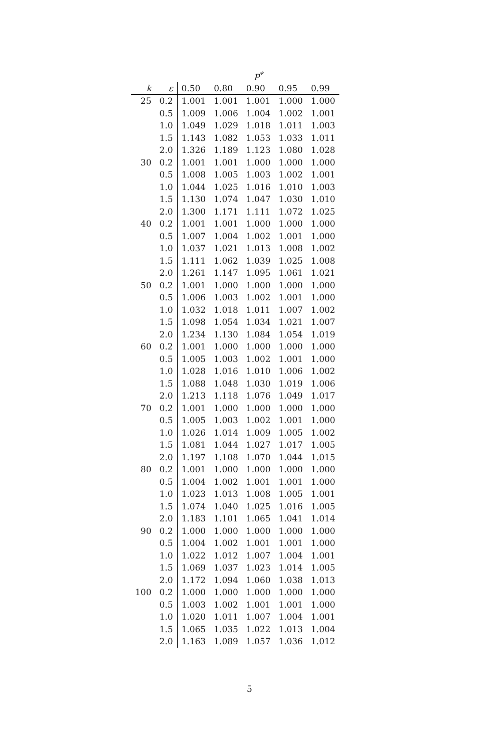| | | P<sup>*</sup> | | | | |
| --- | --- | --- | --- | --- | --- | --- |
| k | ε | 0.50 | 0.80 | 0.90 | 0.95 | 0.99 |
| 25 | 0.2 | 1.001 | 1.001 | 1.001 | 1.000 | 1.000 |
| | 0.5 | 1.009 | 1.006 | 1.004 | 1.002 | 1.001 |
| | 1.0 | 1.049 | 1.029 | 1.018 | 1.011 | 1.003 |
| | 1.5 | 1.143 | 1.082 | 1.053 | 1.033 | 1.011 |
| | 2.0 | 1.326 | 1.189 | 1.123 | 1.080 | 1.028 |
| 30 | 0.2 | 1.001 | 1.001 | 1.000 | 1.000 | 1.000 |
| | 0.5 | 1.008 | 1.005 | 1.003 | 1.002 | 1.001 |
| | 1.0 | 1.044 | 1.025 | 1.016 | 1.010 | 1.003 |
| | 1.5 | 1.130 | 1.074 | 1.047 | 1.030 | 1.010 |
| | 2.0 | 1.300 | 1.171 | 1.111 | 1.072 | 1.025 |
| 40 | 0.2 | 1.001 | 1.001 | 1.000 | 1.000 | 1.000 |
| | 0.5 | 1.007 | 1.004 | 1.002 | 1.001 | 1.000 |
| | 1.0 | 1.037 | 1.021 | 1.013 | 1.008 | 1.002 |
| | 1.5 | 1.111 | 1.062 | 1.039 | 1.025 | 1.008 |
| | 2.0 | 1.261 | 1.147 | 1.095 | 1.061 | 1.021 |
| 50 | 0.2 | 1.001 | 1.000 | 1.000 | 1.000 | 1.000 |
| | 0.5 | 1.006 | 1.003 | 1.002 | 1.001 | 1.000 |
| | 1.0 | 1.032 | 1.018 | 1.011 | 1.007 | 1.002 |
| | 1.5 | 1.098 | 1.054 | 1.034 | 1.021 | 1.007 |
| | 2.0 | 1.234 | 1.130 | 1.084 | 1.054 | 1.019 |
| 60 | 0.2 | 1.001 | 1.000 | 1.000 | 1.000 | 1.000 |
| | 0.5 | 1.005 | 1.003 | 1.002 | 1.001 | 1.000 |
| | 1.0 | 1.028 | 1.016 | 1.010 | 1.006 | 1.002 |
| | 1.5 | 1.088 | 1.048 | 1.030 | 1.019 | 1.006 |
| | 2.0 | 1.213 | 1.118 | 1.076 | 1.049 | 1.017 |
| 70 | 0.2 | 1.001 | 1.000 | 1.000 | 1.000 | 1.000 |
| | 0.5 | 1.005 | 1.003 | 1.002 | 1.001 | 1.000 |
| | 1.0 | 1.026 | 1.014 | 1.009 | 1.005 | 1.002 |
| | 1.5 | 1.081 | 1.044 | 1.027 | 1.017 | 1.005 |
| | 2.0 | 1.197 | 1.108 | 1.070 | 1.044 | 1.015 |
| 80 | 0.2 | 1.001 | 1.000 | 1.000 | 1.000 | 1.000 |
| | 0.5 | 1.004 | 1.002 | 1.001 | 1.001 | 1.000 |
| | 1.0 | 1.023 | 1.013 | 1.008 | 1.005 | 1.001 |
| | 1.5 | 1.074 | 1.040 | 1.025 | 1.016 | 1.005 |
| | 2.0 | 1.183 | 1.101 | 1.065 | 1.041 | 1.014 |
| 90 | 0.2 | 1.000 | 1.000 | 1.000 | 1.000 | 1.000 |
| | 0.5 | 1.004 | 1.002 | 1.001 | 1.001 | 1.000 |
| | 1.0 | 1.022 | 1.012 | 1.007 | 1.004 | 1.001 |
| | 1.5 | 1.069 | 1.037 | 1.023 | 1.014 | 1.005 |
| | 2.0 | 1.172 | 1.094 | 1.060 | 1.038 | 1.013 |
| 100 | 0.2 | 1.000 | 1.000 | 1.000 | 1.000 | 1.000 |
| | 0.5 | 1.003 | 1.002 | 1.001 | 1.001 | 1.000 |
| | 1.0 | 1.020 | 1.011 | 1.007 | 1.004 | 1.001 |
| | 1.5 | 1.065 | 1.035 | 1.022 | 1.013 | 1.004 |
| | 2.0 | 1.163 | 1.089 | 1.057 | 1.036 | 1.012 |
5